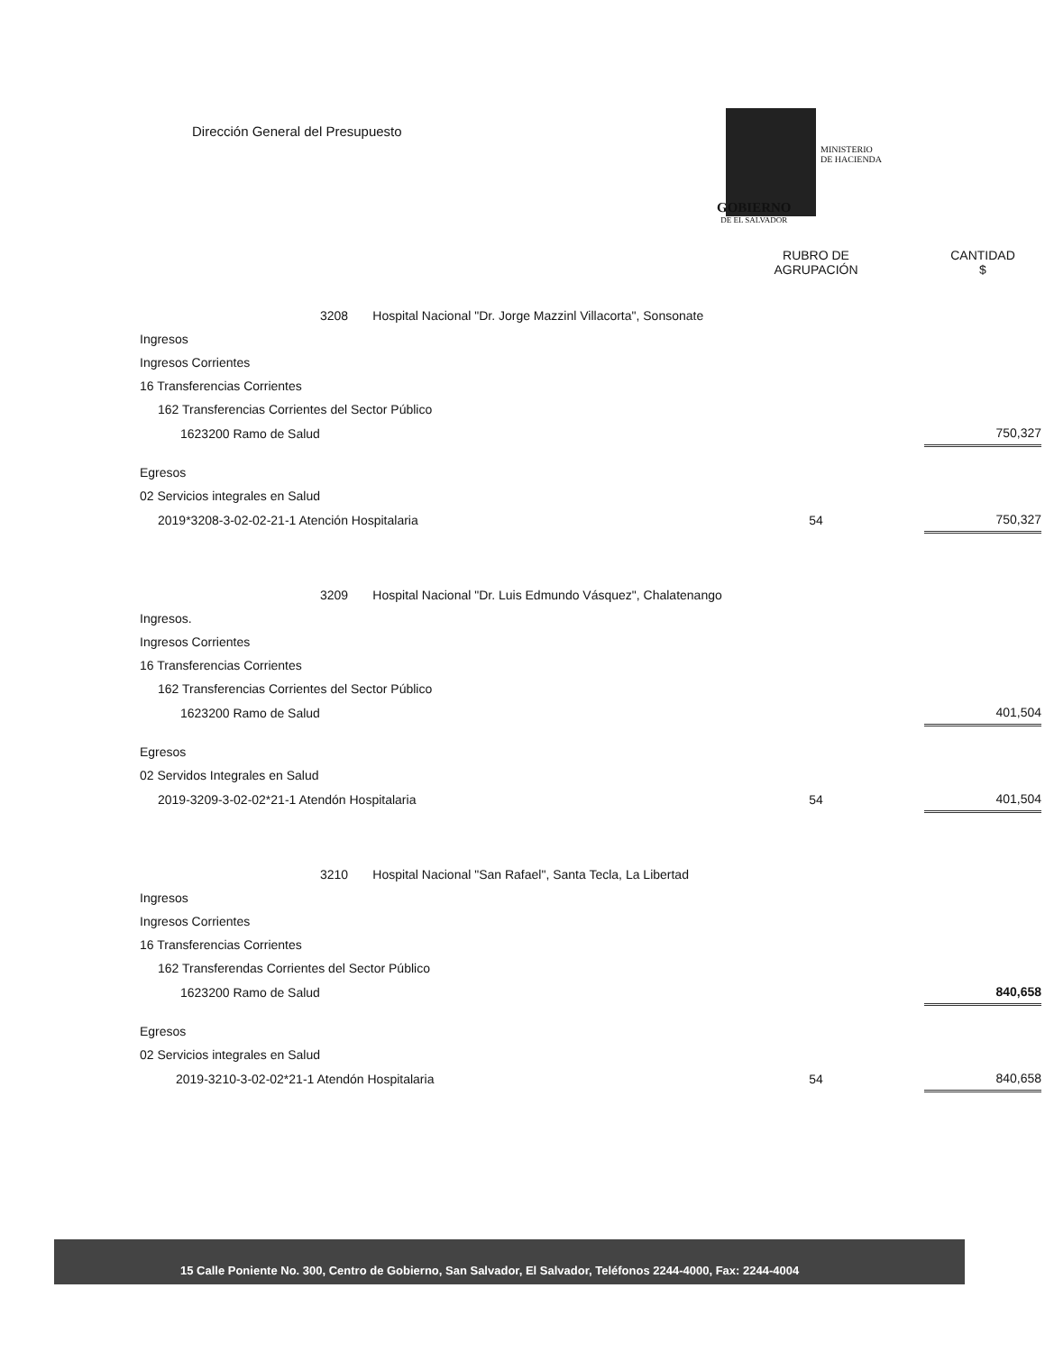Dirección General del Presupuesto
MINISTERIO
DE HACIENDA
GOBIERNO
DE EL SALVADOR
| | RUBRO DE AGRUPACIÓN | | CANTIDAD $ |
| --- | --- | --- | --- |
| 3208 Hospital Nacional "Dr. Jorge Mazzinl Villacorta", Sonsonate | | | |
| Ingresos | | | |
| Ingresos Corrientes | | | |
| 16 Transferencias Corrientes | | | |
| 162 Transferencias Corrientes del Sector Público | | | |
| 1623200 Ramo de Salud | | | 750,327 |
| Egresos | | | |
| 02 Servicios integrales en Salud | | | |
| 2019*3208-3-02-02-21-1 Atención Hospitalaria | 54 | | 750,327 |
| 3209 Hospital Nacional "Dr. Luis Edmundo Vásquez", Chalatenango | | | |
| Ingresos. | | | |
| Ingresos Corrientes | | | |
| 16 Transferencias Corrientes | | | |
| 162 Transferencias Corrientes del Sector Público | | | |
| 1623200 Ramo de Salud | | | 401,504 |
| Egresos | | | |
| 02 Servidos Integrales en Salud | | | |
| 2019-3209-3-02-02*21-1 Atendón Hospitalaria | 54 | | 401,504 |
| 3210 Hospital Nacional "San Rafael", Santa Tecla, La Libertad | | | |
| Ingresos | | | |
| Ingresos Corrientes | | | |
| 16 Transferencias Corrientes | | | |
| 162 Transferendas Corrientes del Sector Público | | | |
| 1623200 Ramo de Salud | | | 840,658 |
| Egresos | | | |
| 02 Servicios integrales en Salud | | | |
| 2019-3210-3-02-02*21-1 Atendón Hospitalaria | 54 | | 840,658 |
15 Calle Poniente No. 300, Centro de Gobierno, San Salvador, El Salvador, Teléfonos 2244-4000, Fax: 2244-4004